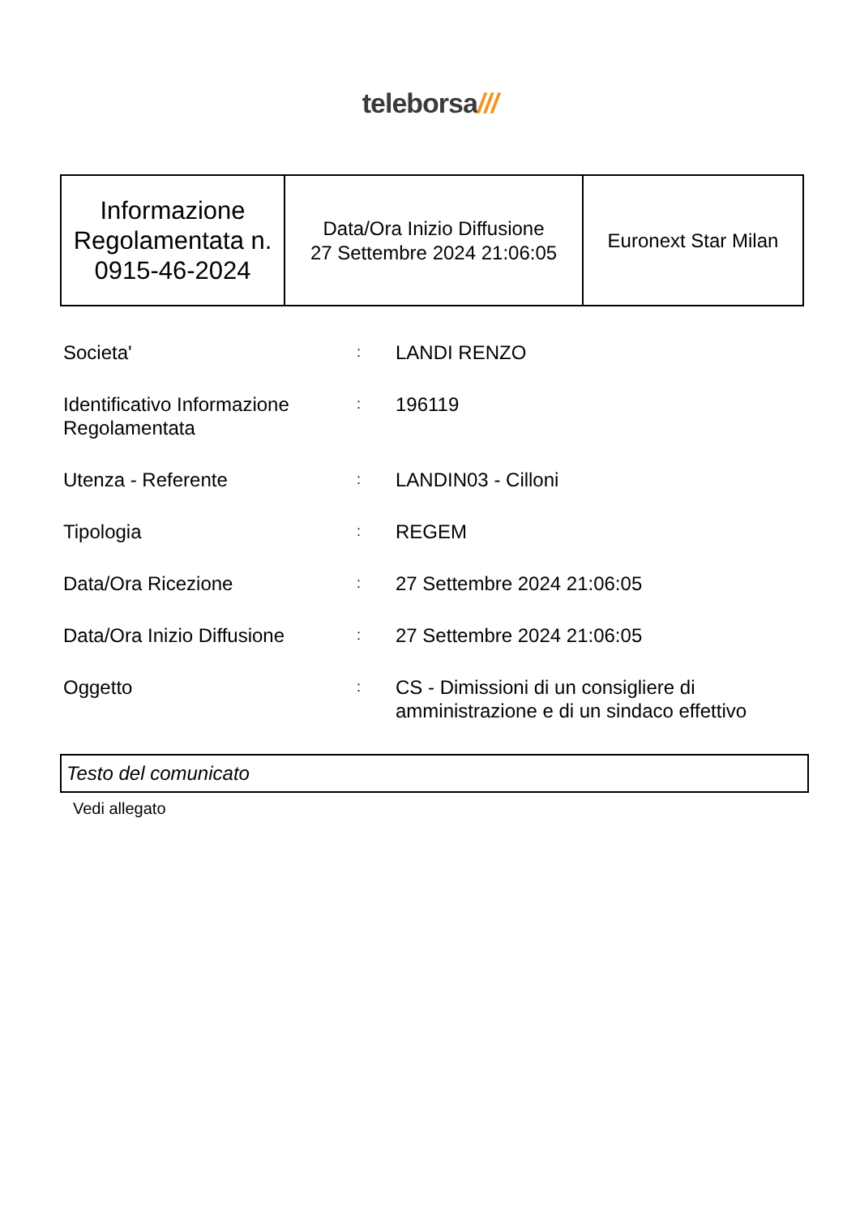teleborsa///
| Informazione Regolamentata n. 0915-46-2024 | Data/Ora Inizio Diffusione 27 Settembre 2024 21:06:05 | Euronext Star Milan |
| Societa' | : | LANDI RENZO |
| Identificativo Informazione Regolamentata | : | 196119 |
| Utenza - Referente | : | LANDIN03 - Cilloni |
| Tipologia | : | REGEM |
| Data/Ora Ricezione | : | 27 Settembre 2024 21:06:05 |
| Data/Ora Inizio Diffusione | : | 27 Settembre 2024 21:06:05 |
| Oggetto | : | CS - Dimissioni di un consigliere di amministrazione e di un sindaco effettivo |
Testo del comunicato
Vedi allegato